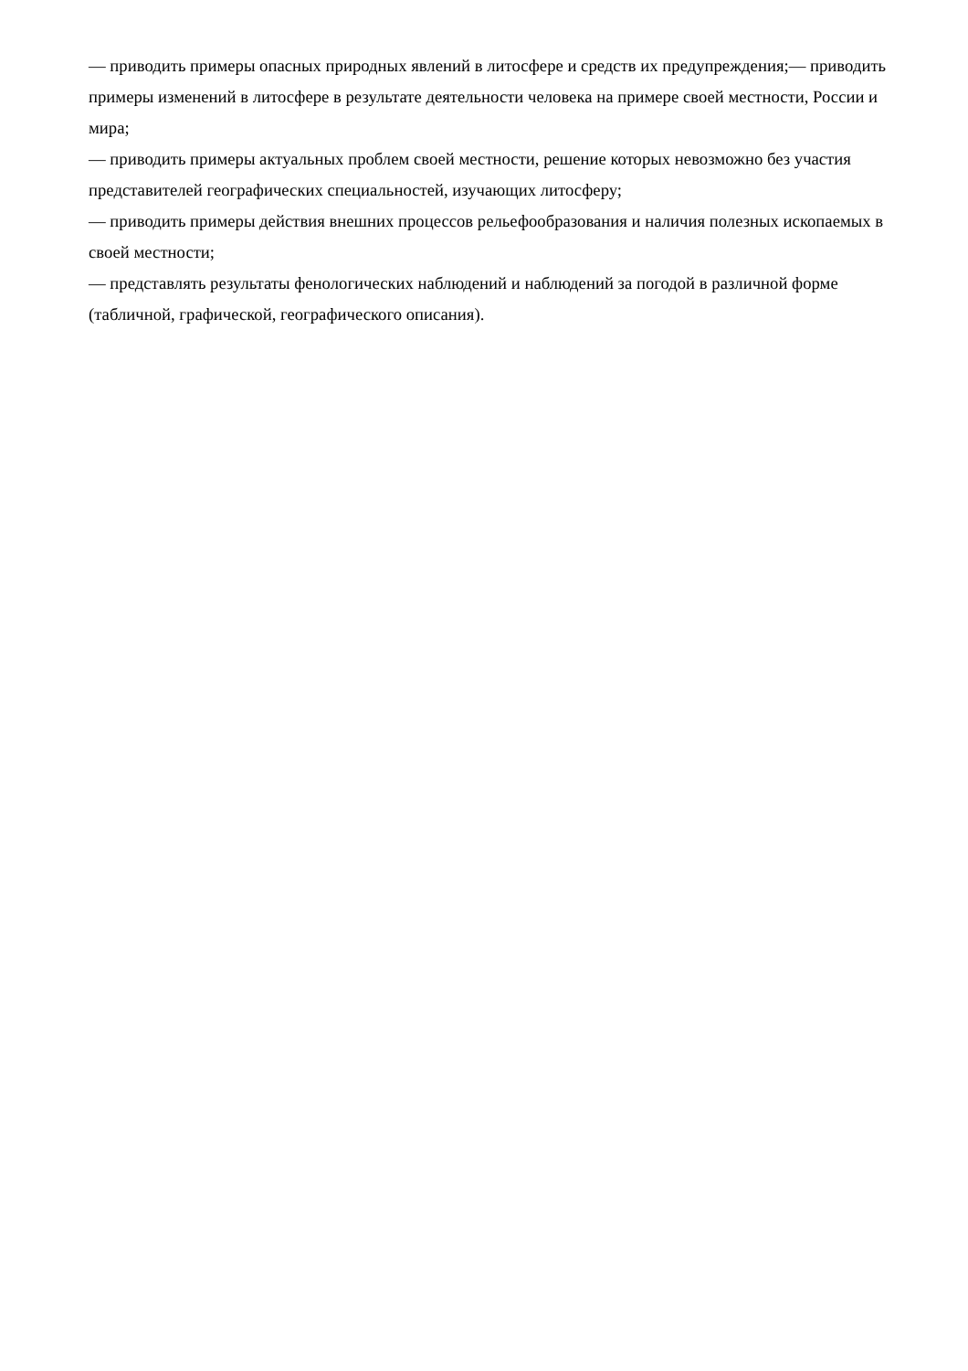— приводить примеры опасных природных явлений в литосфере и средств их предупреждения;— приводить примеры изменений в литосфере в результате деятельности человека на примере своей местности, России и мира;
— приводить примеры актуальных проблем своей местности, решение которых невозможно без участия представителей географических специальностей, изучающих литосферу;
— приводить примеры действия внешних процессов рельефообразования и наличия полезных ископаемых в своей местности;
— представлять результаты фенологических наблюдений и наблюдений за погодой в различной форме (табличной, графической, географического описания).